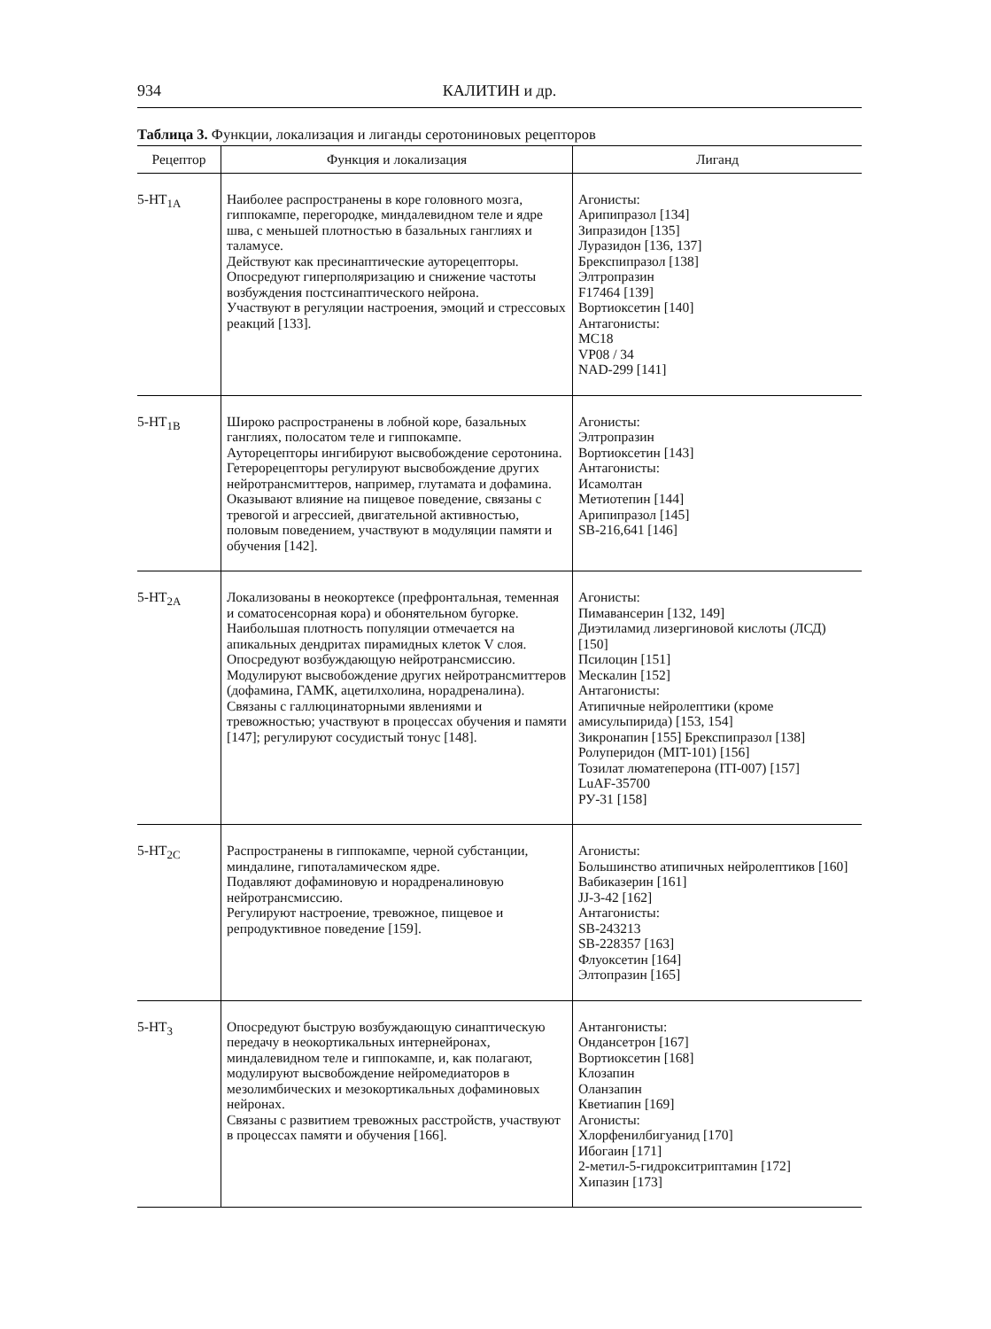934 КАЛИТИН и др.
Таблица 3. Функции, локализация и лиганды серотониновых рецепторов
| Рецептор | Функция и локализация | Лиганд |
| --- | --- | --- |
| 5-HT<sub>1A</sub> | Наиболее распространены в коре головного мозга, гиппокампе, перегородке, миндалевидном теле и ядре шва, с меньшей плотностью в базальных ганглиях и таламусе. Действуют как пресинаптические ауторецепторы. Опосредуют гиперполяризацию и снижение частоты возбуждения постсинаптического нейрона. Участвуют в регуляции настроения, эмоций и стрессовых реакций [133]. | Агонисты: Арипипразол [134] Зипразидон [135] Луразидон [136, 137] Брекспипразол [138] Элтропразин F17464 [139] Вортиоксетин [140] Антагонисты: MC18 VP08 / 34 NAD-299 [141] |
| 5-HT<sub>1B</sub> | Широко распространены в лобной коре, базальных ганглиях, полосатом теле и гиппокампе. Ауторецепторы ингибируют высвобождение серотонина. Гетерорецепторы регулируют высвобождение других нейротрансмиттеров, например, глутамата и дофамина. Оказывают влияние на пищевое поведение, связаны с тревогой и агрессией, двигательной активностью, половым поведением, участвуют в модуляции памяти и обучения [142]. | Агонисты: Элтропразин Вортиоксетин [143] Антагонисты: Исамолтан Метиотепин [144] Арипипразол [145] SB-216,641 [146] |
| 5-HT<sub>2A</sub> | Локализованы в неокортексе (префронтальная, теменная и соматосенсорная кора) и обонятельном бугорке. Наибольшая плотность популяции отмечается на апикальных дендритах пирамидных клеток V слоя. Опосредуют возбуждающую нейротрансмиссию. Модулируют высвобождение других нейротрансмиттеров (дофамина, ГАМК, ацетилхолина, норадреналина). Связаны с галлюцинаторными явлениями и тревожностью; участвуют в процессах обучения и памяти [147]; регулируют сосудистый тонус [148]. | Агонисты: Пимавансерин [132, 149] Диэтиламид лизергиновой кислоты (ЛСД) [150] Псилоцин [151] Мескалин [152] Антагонисты: Атипичные нейролептики (кроме амисульпирида) [153, 154] Зикронапин [155] Брекспипразол [138] Ролуперидон (MIT-101) [156] Тозилат люматеперона (ITI-007) [157] LuAF-35700 РУ-31 [158] |
| 5-HT<sub>2C</sub> | Распространены в гиппокампе, черной субстанции, миндалине, гипоталамическом ядре. Подавляют дофаминовую и норадреналиновую нейротрансмиссию. Регулируют настроение, тревожное, пищевое и репродуктивное поведение [159]. | Агонисты: Большинство атипичных нейролептиков [160] Вабиказерин [161] JJ-3-42 [162] Антагонисты: SB-243213 SB-228357 [163] Флуоксетин [164] Элтопразин [165] |
| 5-HT<sub>3</sub> | Опосредуют быструю возбуждающую синаптическую передачу в неокортикальных интернейронах, миндалевидном теле и гиппокампе, и, как полагают, модулируют высвобождение нейромедиаторов в мезолимбических и мезокортикальных дофаминовых нейронах. Связаны с развитием тревожных расстройств, участвуют в процессах памяти и обучения [166]. | Антангонисты: Ондансетрон [167] Вортиоксетин [168] Клозапин Оланзапин Кветиапин [169] Агонисты: Хлорфенилбигуанид [170] Ибогаин [171] 2-метил-5-гидрокситриптамин [172] Хипазин [173] |